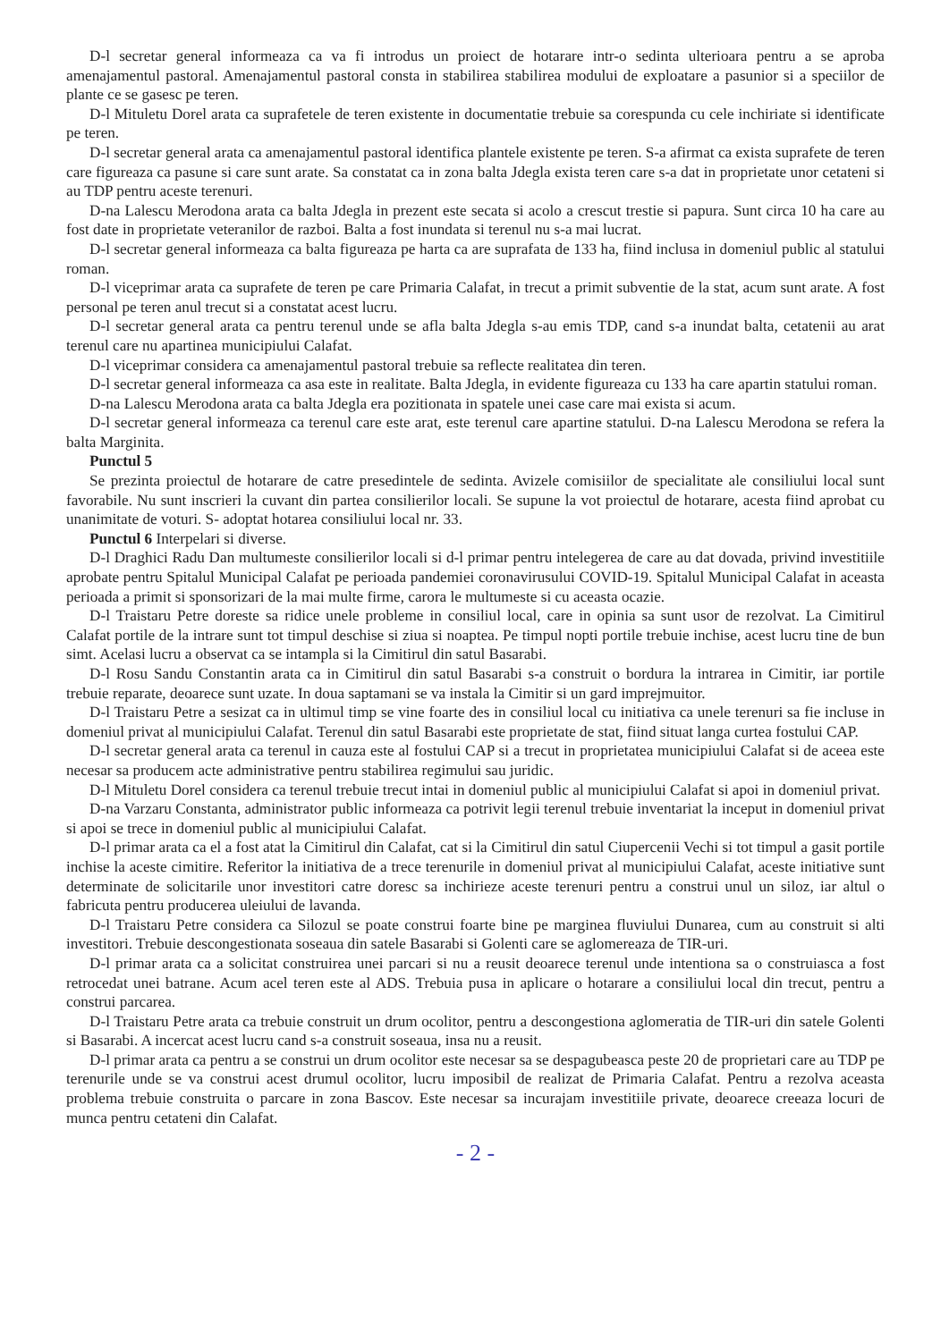D-l secretar general informeaza ca va fi introdus un proiect de hotarare intr-o sedinta ulterioara pentru a se aproba amenajamentul pastoral. Amenajamentul pastoral consta in stabilirea stabilirea modului de exploatare a pasunior si a speciilor de plante ce se gasesc pe teren.
D-l Mituletu Dorel arata ca suprafetele de teren existente in documentatie trebuie sa corespunda cu cele inchiriate si identificate pe teren.
D-l secretar general arata ca amenajamentul pastoral identifica plantele existente pe teren. S-a afirmat ca exista suprafete de teren care figureaza ca pasune si care sunt arate. Sa constatat ca in zona balta Jdegla exista teren care s-a dat in proprietate unor cetateni si au TDP pentru aceste terenuri.
D-na Lalescu Merodona arata ca balta Jdegla in prezent este secata si acolo a crescut trestie si papura. Sunt circa 10 ha care au fost date in proprietate veteranilor de razboi. Balta a fost inundata si terenul nu s-a mai lucrat.
D-l secretar general informeaza ca balta figureaza pe harta ca are suprafata de 133 ha, fiind inclusa in domeniul public al statului roman.
D-l viceprimar arata ca suprafete de teren pe care Primaria Calafat, in trecut a primit subventie de la stat, acum sunt arate. A fost personal pe teren anul trecut si a constatat acest lucru.
D-l secretar general arata ca pentru terenul unde se afla balta Jdegla s-au emis TDP, cand s-a inundat balta, cetatenii au arat terenul care nu apartinea municipiului Calafat.
D-l viceprimar considera ca amenajamentul pastoral trebuie sa reflecte realitatea din teren.
D-l secretar general informeaza ca asa este in realitate. Balta Jdegla, in evidente figureaza cu 133 ha care apartin statului roman.
D-na Lalescu Merodona arata ca balta Jdegla era pozitionata in spatele unei case care mai exista si acum.
D-l secretar general informeaza ca terenul care este arat, este terenul care apartine statului. D-na Lalescu Merodona se refera la balta Marginita.
Punctul 5
Se prezinta proiectul de hotarare de catre presedintele de sedinta. Avizele comisiilor de specialitate ale consiliului local sunt favorabile. Nu sunt inscrieri la cuvant din partea consilierilor locali. Se supune la vot proiectul de hotarare, acesta fiind aprobat cu unanimitate de voturi. S- adoptat hotarea consiliului local nr. 33.
Punctul 6 Interpelari si diverse.
D-l Draghici Radu Dan multumeste consilierilor locali si d-l primar pentru intelegerea de care au dat dovada, privind investitiile aprobate pentru Spitalul Municipal Calafat pe perioada pandemiei coronavirusului COVID-19. Spitalul Municipal Calafat in aceasta perioada a primit si sponsorizari de la mai multe firme, carora le multumeste si cu aceasta ocazie.
D-l Traistaru Petre doreste sa ridice unele probleme in consiliul local, care in opinia sa sunt usor de rezolvat. La Cimitirul Calafat portile de la intrare sunt tot timpul deschise si ziua si noaptea. Pe timpul nopti portile trebuie inchise, acest lucru tine de bun simt. Acelasi lucru a observat ca se intampla si la Cimitirul din satul Basarabi.
D-l Rosu Sandu Constantin arata ca in Cimitirul din satul Basarabi s-a construit o bordura la intrarea in Cimitir, iar portile trebuie reparate, deoarece sunt uzate. In doua saptamani se va instala la Cimitir si un gard imprejmuitor.
D-l Traistaru Petre a sesizat ca in ultimul timp se vine foarte des in consiliul local cu initiativa ca unele terenuri sa fie incluse in domeniul privat al municipiului Calafat. Terenul din satul Basarabi este proprietate de stat, fiind situat langa curtea fostului CAP.
D-l secretar general arata ca terenul in cauza este al fostului CAP si a trecut in proprietatea municipiului Calafat si de aceea este necesar sa producem acte administrative pentru stabilirea regimului sau juridic.
D-l Mituletu Dorel considera ca terenul trebuie trecut intai in domeniul public al municipiului Calafat si apoi in domeniul privat.
D-na Varzaru Constanta, administrator public informeaza ca potrivit legii terenul trebuie inventariat la inceput in domeniul privat si apoi se trece in domeniul public al municipiului Calafat.
D-l primar arata ca el a fost atat la Cimitirul din Calafat, cat si la Cimitirul din satul Ciupercenii Vechi si tot timpul a gasit portile inchise la aceste cimitire. Referitor la initiativa de a trece terenurile in domeniul privat al municipiului Calafat, aceste initiative sunt determinate de solicitarile unor investitori catre doresc sa inchirieze aceste terenuri pentru a construi unul un siloz, iar altul o fabricuta pentru producerea uleiului de lavanda.
D-l Traistaru Petre considera ca Silozul se poate construi foarte bine pe marginea fluviului Dunarea, cum au construit si alti investitori. Trebuie descongestionata soseaua din satele Basarabi si Golenti care se aglomereaza de TIR-uri.
D-l primar arata ca a solicitat construirea unei parcari si nu a reusit deoarece terenul unde intentiona sa o construiasca a fost retrocedat unei batrane. Acum acel teren este al ADS. Trebuia pusa in aplicare o hotarare a consiliului local din trecut, pentru a construi parcarea.
D-l Traistaru Petre arata ca trebuie construit un drum ocolitor, pentru a descongestiona aglomeratia de TIR-uri din satele Golenti si Basarabi. A incercat acest lucru cand s-a construit soseaua, insa nu a reusit.
D-l primar arata ca pentru a se construi un drum ocolitor este necesar sa se despagubeasca peste 20 de proprietari care au TDP pe terenurile unde se va construi acest drumul ocolitor, lucru imposibil de realizat de Primaria Calafat. Pentru a rezolva aceasta problema trebuie construita o parcare in zona Bascov. Este necesar sa incurajam investitiile private, deoarece creeaza locuri de munca pentru cetateni din Calafat.
- 2 -